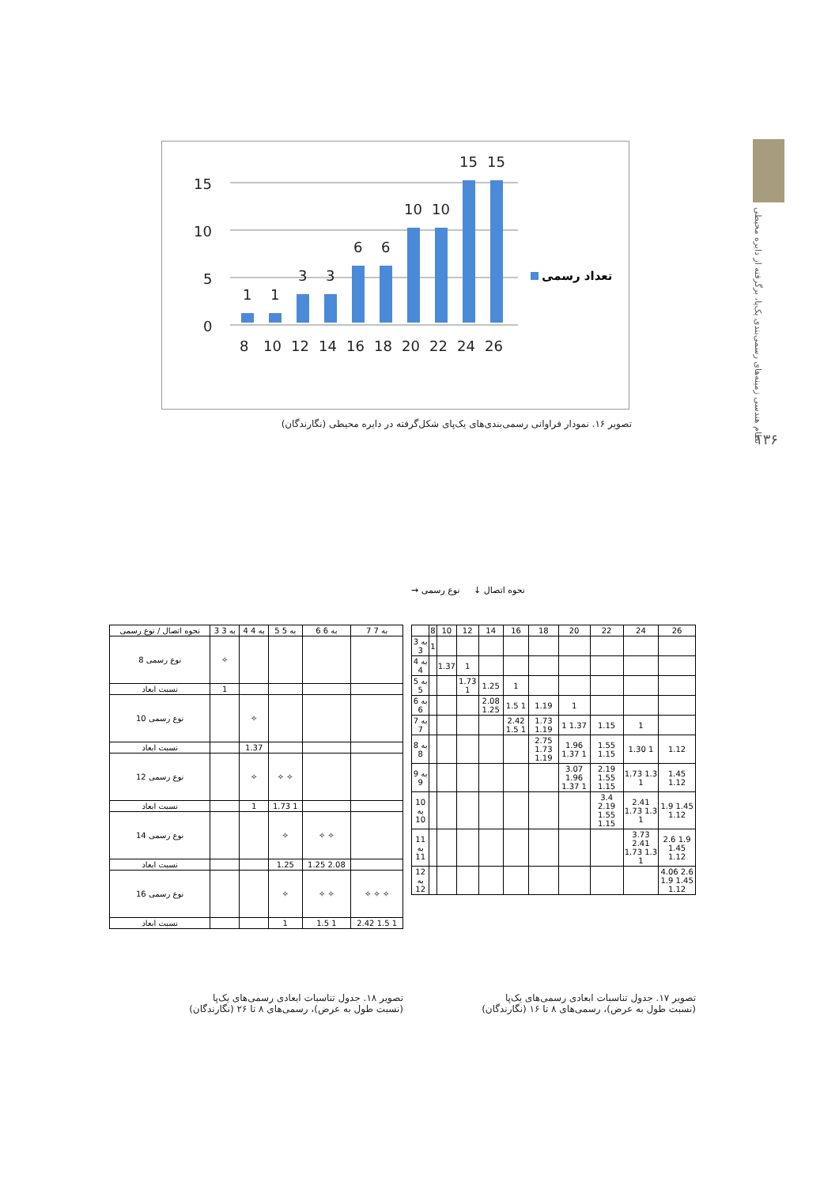نظام هندسی زمینه‌های رسمی‌بندی یک‌پا، برگرفته از دایره محیطی
۱۳۶
15
10
5
0
1
1
3
3
6
6
10
10
15
15
8
10
12
14
16
18
20
22
24
26
تعداد رسمی
تصویر ۱۶. نمودار فراوانی رسمی‌بندی‌های یک‌پای شکل‌گرفته در دایره محیطی (نگارندگان)
نحوه اتصال ↓ نوع رسمی →
| | 8 | 10 | 12 | 14 | 16 | 18 | 20 | 22 | 24 | 26 |
| --- | --- | --- | --- | --- | --- | --- | --- | --- | --- | --- |
| 3 به 3 | 1 | | | | | | | | | |
| 4 به 4 | | 1.37 | 1 | | | | | | | |
| 5 به 5 | | | 1.73 1 | 1.25 | 1 | | | | | |
| 6 به 6 | | | | 2.08 1.25 | 1.5 1 | 1.19 | 1 | | | |
| 7 به 7 | | | | | 2.42 1.5 1 | 1.73 1.19 | 1 1.37 | 1.15 | 1 | |
| 8 به 8 | | | | | | 2.75 1.73 1.19 | 1.96 1.37 1 | 1.55 1.15 | 1.30 1 | 1.12 |
| 9 به 9 | | | | | | | 3.07 1.96 1.37 1 | 2.19 1.55 1.15 | 1.73 1.3 1 | 1.45 1.12 |
| 10 به 10 | | | | | | | | 3.4 2.19 1.55 1.15 | 2.41 1.73 1.3 1 | 1.9 1.45 1.12 |
| 11 به 11 | | | | | | | | | 3.73 2.41 1.73 1.3 1 | 2.6 1.9 1.45 1.12 |
| 12 به 12 | | | | | | | | | | 4.06 2.6 1.9 1.45 1.12 |
| نحوه اتصال / نوع رسمی | 3 به 3 | 4 به 4 | 5 به 5 | 6 به 6 | 7 به 7 |
| --- | --- | --- | --- | --- | --- |
| نوع رسمی 8 | ✧ | | | | |
| نسبت ابعاد | 1 | | | | |
| نوع رسمی 10 | | ✧ | | | |
| نسبت ابعاد | | 1.37 | | | |
| نوع رسمی 12 | | ✧ | ✧ ✧ | | |
| نسبت ابعاد | | 1 | 1.73 1 | | |
| نوع رسمی 14 | | | ✧ | ✧ ✧ | |
| نسبت ابعاد | | | 1.25 | 1.25 2.08 | |
| نوع رسمی 16 | | | ✧ | ✧ ✧ | ✧ ✧ ✧ |
| نسبت ابعاد | | | 1 | 1.5 1 | 2.42 1.5 1 |
تصویر ۱۷. جدول تناسبات ابعادی رسمی‌های یک‌پا
(نسبت طول به عرض)، رسمی‌های ۸ تا ۱۶ (نگارندگان)
تصویر ۱۸. جدول تناسبات ابعادی رسمی‌های یک‌پا
(نسبت طول به عرض)، رسمی‌های ۸ تا ۲۶ (نگارندگان)